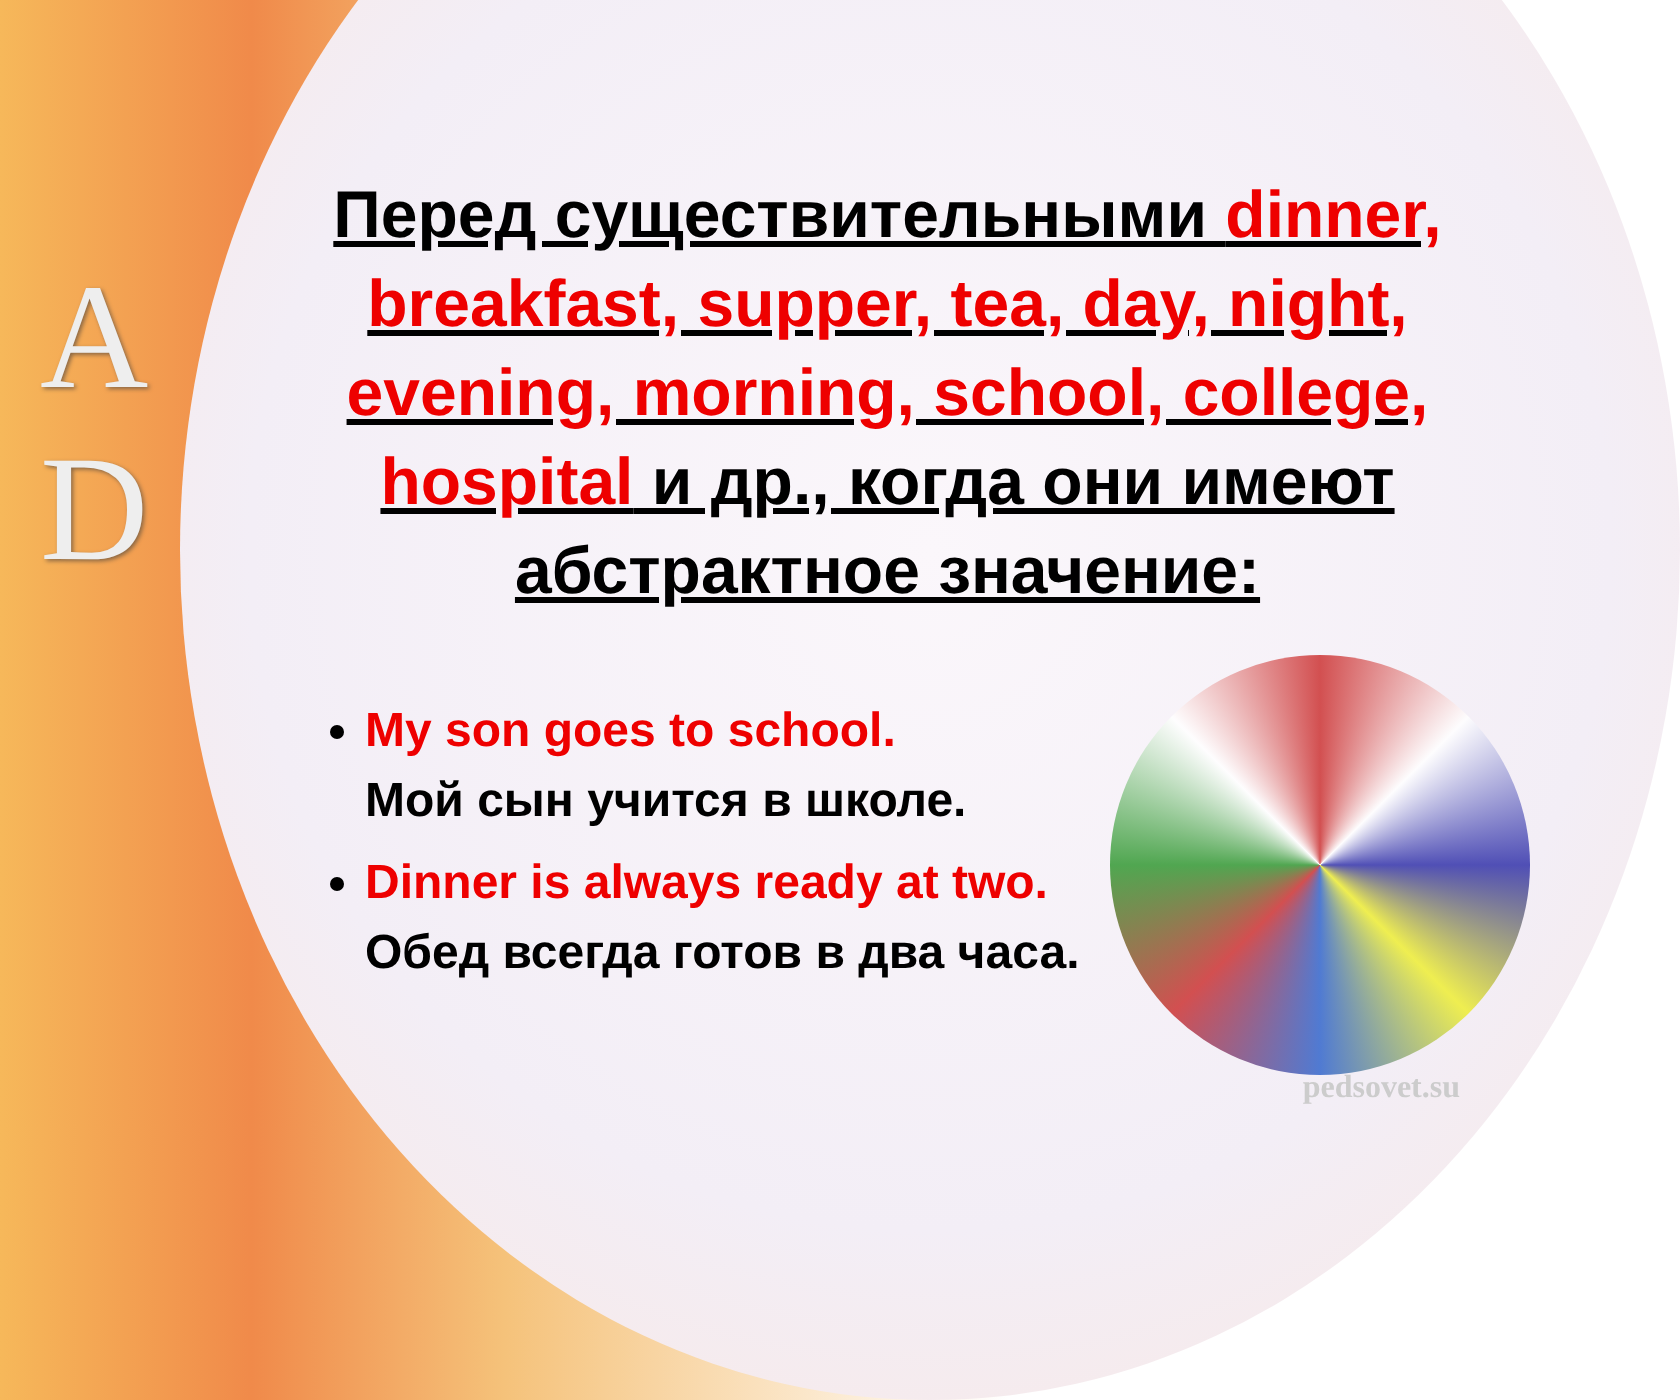A
D
Перед существительными dinner, breakfast, supper, tea, day, night, evening, morning, school, college, hospital и др., когда они имеют абстрактное значение:
My son goes to school.
Мой сын учится в школе.
Dinner is always ready at two.
Обед всегда готов в два часа.
pedsovet.su